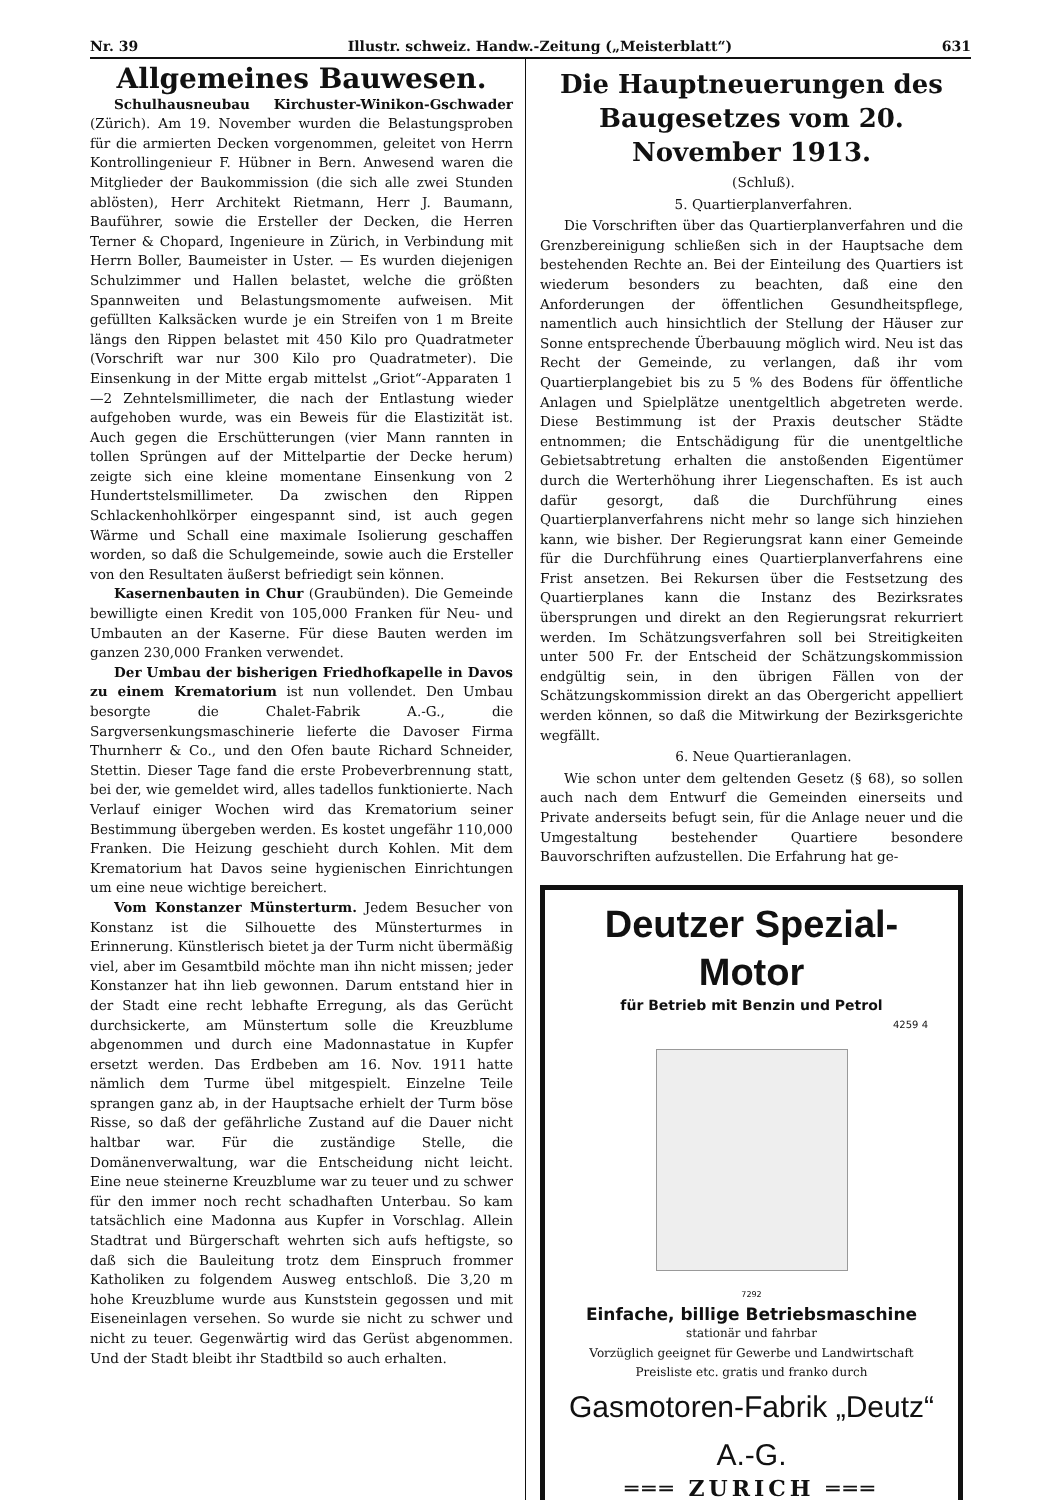Nr. 39 Illustr. schweiz. Handw.-Zeitung („Meisterblatt“) 631
Allgemeines Bauwesen.
Schulhausneubau Kirchuster-Winikon-Gschwader (Zürich). Am 19. November wurden die Belastungsproben für die armierten Decken vorgenommen, geleitet von Herrn Kontrollingenieur F. Hübner in Bern. Anwesend waren die Mitglieder der Baukommission (die sich alle zwei Stunden ablösten), Herr Architekt Rietmann, Herr J. Baumann, Bauführer, sowie die Ersteller der Decken, die Herren Terner & Chopard, Ingenieure in Zürich, in Verbindung mit Herrn Boller, Baumeister in Uster. — Es wurden diejenigen Schulzimmer und Hallen belastet, welche die größten Spannweiten und Belastungsmomente aufweisen. Mit gefüllten Kalksäcken wurde je ein Streifen von 1 m Breite längs den Rippen belastet mit 450 Kilo pro Quadratmeter (Vorschrift war nur 300 Kilo pro Quadratmeter). Die Einsenkung in der Mitte ergab mittelst „Griot“-Apparaten 1—2 Zehntelsmillimeter, die nach der Entlastung wieder aufgehoben wurde, was ein Beweis für die Elastizität ist. Auch gegen die Erschütterungen (vier Mann rannten in tollen Sprüngen auf der Mittelpartie der Decke herum) zeigte sich eine kleine momentane Einsenkung von 2 Hundertstelsmillimeter. Da zwischen den Rippen Schlackenhohlkörper eingespannt sind, ist auch gegen Wärme und Schall eine maximale Isolierung geschaffen worden, so daß die Schulgemeinde, sowie auch die Ersteller von den Resultaten äußerst befriedigt sein können.
Kasernenbauten in Chur (Graubünden). Die Gemeinde bewilligte einen Kredit von 105,000 Franken für Neu- und Umbauten an der Kaserne. Für diese Bauten werden im ganzen 230,000 Franken verwendet.
Der Umbau der bisherigen Friedhofkapelle in Davos zu einem Krematorium ist nun vollendet. Den Umbau besorgte die Chalet-Fabrik A.-G., die Sargversenkungsmaschinerie lieferte die Davoser Firma Thurnherr & Co., und den Ofen baute Richard Schneider, Stettin. Dieser Tage fand die erste Probeverbrennung statt, bei der, wie gemeldet wird, alles tadellos funktionierte. Nach Verlauf einiger Wochen wird das Krematorium seiner Bestimmung übergeben werden. Es kostet ungefähr 110,000 Franken. Die Heizung geschieht durch Kohlen. Mit dem Krematorium hat Davos seine hygienischen Einrichtungen um eine neue wichtige bereichert.
Vom Konstanzer Münsterturm. Jedem Besucher von Konstanz ist die Silhouette des Münsterturmes in Erinnerung. Künstlerisch bietet ja der Turm nicht übermäßig viel, aber im Gesamtbild möchte man ihn nicht missen; jeder Konstanzer hat ihn lieb gewonnen. Darum entstand hier in der Stadt eine recht lebhafte Erregung, als das Gerücht durchsickerte, am Münstertum solle die Kreuzblume abgenommen und durch eine Madonnastatue in Kupfer ersetzt werden. Das Erdbeben am 16. Nov. 1911 hatte nämlich dem Turme übel mitgespielt. Einzelne Teile sprangen ganz ab, in der Hauptsache erhielt der Turm böse Risse, so daß der gefährliche Zustand auf die Dauer nicht haltbar war. Für die zuständige Stelle, die Domänenverwaltung, war die Entscheidung nicht leicht. Eine neue steinerne Kreuzblume war zu teuer und zu schwer für den immer noch recht schadhaften Unterbau. So kam tatsächlich eine Madonna aus Kupfer in Vorschlag. Allein Stadtrat und Bürgerschaft wehrten sich aufs heftigste, so daß sich die Bauleitung trotz dem Einspruch frommer Katholiken zu folgendem Ausweg entschloß. Die 3,20 m hohe Kreuzblume wurde aus Kunststein gegossen und mit Eiseneinlagen versehen. So wurde sie nicht zu schwer und nicht zu teuer. Gegenwärtig wird das Gerüst abgenommen. Und der Stadt bleibt ihr Stadtbild so auch erhalten.
Die Hauptneuerungen des Baugesetzes vom 20. November 1913.
(Schluß).
5. Quartierplanverfahren.
Die Vorschriften über das Quartierplanverfahren und die Grenzbereinigung schließen sich in der Hauptsache dem bestehenden Rechte an. Bei der Einteilung des Quartiers ist wiederum besonders zu beachten, daß eine den Anforderungen der öffentlichen Gesundheitspflege, namentlich auch hinsichtlich der Stellung der Häuser zur Sonne entsprechende Überbauung möglich wird. Neu ist das Recht der Gemeinde, zu verlangen, daß ihr vom Quartierplangebiet bis zu 5 % des Bodens für öffentliche Anlagen und Spielplätze unentgeltlich abgetreten werde. Diese Bestimmung ist der Praxis deutscher Städte entnommen; die Entschädigung für die unentgeltliche Gebietsabtretung erhalten die anstoßenden Eigentümer durch die Werterhöhung ihrer Liegenschaften. Es ist auch dafür gesorgt, daß die Durchführung eines Quartierplanverfahrens nicht mehr so lange sich hinziehen kann, wie bisher. Der Regierungsrat kann einer Gemeinde für die Durchführung eines Quartierplanverfahrens eine Frist ansetzen. Bei Rekursen über die Festsetzung des Quartierplanes kann die Instanz des Bezirksrates übersprungen und direkt an den Regierungsrat rekurriert werden. Im Schätzungsverfahren soll bei Streitigkeiten unter 500 Fr. der Entscheid der Schätzungskommission endgültig sein, in den übrigen Fällen von der Schätzungskommission direkt an das Obergericht appelliert werden können, so daß die Mitwirkung der Bezirksgerichte wegfällt.
6. Neue Quartieranlagen.
Wie schon unter dem geltenden Gesetz (§ 68), so sollen auch nach dem Entwurf die Gemeinden einerseits und Private anderseits befugt sein, für die Anlage neuer und die Umgestaltung bestehender Quartiere besondere Bauvorschriften aufzustellen. Die Erfahrung hat ge-
Deutzer Spezial-Motor
für Betrieb mit Benzin und Petrol
4259 4
7292
Einfache, billige Betriebsmaschine
stationär und fahrbar
Vorzüglich geeignet für Gewerbe und Landwirtschaft
Preisliste etc. gratis und franko durch
Gasmotoren-Fabrik „Deutz“ A.-G.
═══ ZURICH ═══